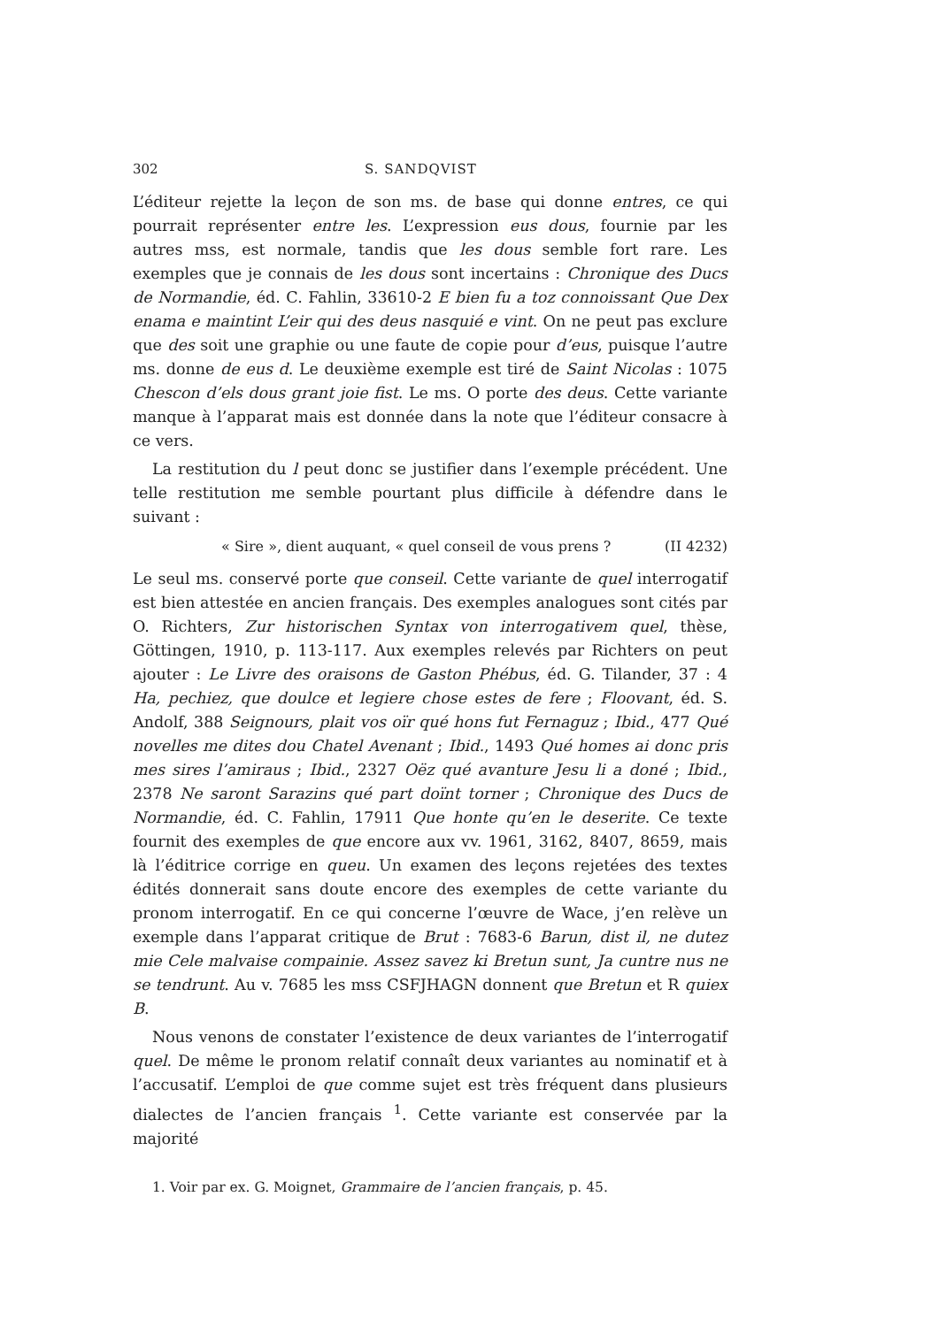302 S. SANDQVIST
L’éditeur rejette la leçon de son ms. de base qui donne entres, ce qui pourrait représenter entre les. L’expression eus dous, fournie par les autres mss, est normale, tandis que les dous semble fort rare. Les exemples que je connais de les dous sont incertains : Chronique des Ducs de Normandie, éd. C. Fahlin, 33610-2 E bien fu a toz connoissant Que Dex enama e maintint L’eir qui des deus nasquié e vint. On ne peut pas exclure que des soit une graphie ou une faute de copie pour d’eus, puisque l’autre ms. donne de eus d. Le deuxième exemple est tiré de Saint Nicolas : 1075 Chescon d’els dous grant joie fist. Le ms. O porte des deus. Cette variante manque à l’apparat mais est donnée dans la note que l’éditeur consacre à ce vers.
La restitution du l peut donc se justifier dans l’exemple précédent. Une telle restitution me semble pourtant plus difficile à défendre dans le suivant :
« Sire », dient auquant, « quel conseil de vous prens ? (II 4232)
Le seul ms. conservé porte que conseil. Cette variante de quel interrogatif est bien attestée en ancien français. Des exemples analogues sont cités par O. Richters, Zur historischen Syntax von interrogativem quel, thèse, Göttingen, 1910, p. 113-117. Aux exemples relevés par Richters on peut ajouter : Le Livre des oraisons de Gaston Phébus, éd. G. Tilander, 37 : 4 Ha, pechiez, que doulce et legiere chose estes de fere ; Floovant, éd. S. Andolf, 388 Seignours, plait vos oïr qué hons fut Fernaguz ; Ibid., 477 Qué novelles me dites dou Chatel Avenant ; Ibid., 1493 Qué homes ai donc pris mes sires l’amiraus ; Ibid., 2327 Oëz qué avanture Jesu li a doné ; Ibid., 2378 Ne saront Sarazins qué part doïnt torner ; Chronique des Ducs de Normandie, éd. C. Fahlin, 17911 Que honte qu’en le deserite. Ce texte fournit des exemples de que encore aux vv. 1961, 3162, 8407, 8659, mais là l’éditrice corrige en queu. Un examen des leçons rejetées des textes édités donnerait sans doute encore des exemples de cette variante du pronom interrogatif. En ce qui concerne l’œuvre de Wace, j’en relève un exemple dans l’apparat critique de Brut : 7683-6 Barun, dist il, ne dutez mie Cele malvaise compainie. Assez savez ki Bretun sunt, Ja cuntre nus ne se tendrunt. Au v. 7685 les mss CSFJHAGN donnent que Bretun et R quiex B.
Nous venons de constater l’existence de deux variantes de l’interrogatif quel. De même le pronom relatif connaît deux variantes au nominatif et à l’accusatif. L’emploi de que comme sujet est très fréquent dans plusieurs dialectes de l’ancien français <sup>1</sup>. Cette variante est conservée par la majorité
1. Voir par ex. G. Moignet, Grammaire de l’ancien français, p. 45.